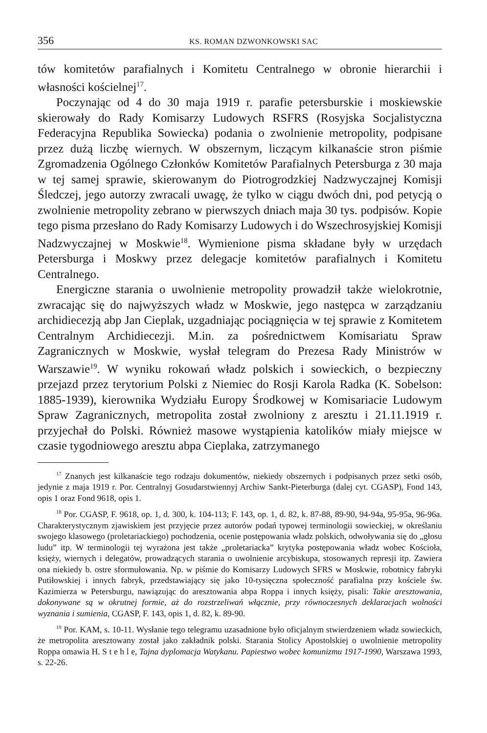356 KS. ROMAN DZWONKOWSKI SAC
tów komitetów parafialnych i Komitetu Centralnego w obronie hierarchii i własności kościelnej<sup>17</sup>.
Poczynając od 4 do 30 maja 1919 r. parafie petersburskie i moskiewskie skierowały do Rady Komisarzy Ludowych RSFRS (Rosyjska Socjalistyczna Federacyjna Republika Sowiecka) podania o zwolnienie metropolity, podpisane przez dużą liczbę wiernych. W obszernym, liczącym kilkanaście stron piśmie Zgromadzenia Ogólnego Członków Komitetów Parafialnych Petersburga z 30 maja w tej samej sprawie, skierowanym do Piotrogrodzkiej Nadzwyczajnej Komisji Śledczej, jego autorzy zwracali uwagę, że tylko w ciągu dwóch dni, pod petycją o zwolnienie metropolity zebrano w pierwszych dniach maja 30 tys. podpisów. Kopie tego pisma przesłano do Rady Komisarzy Ludowych i do Wszechrosyjskiej Komisji Nadzwyczajnej w Moskwie<sup>18</sup>. Wymienione pisma składane były w urzędach Petersburga i Moskwy przez delegacje komitetów parafialnych i Komitetu Centralnego.
Energiczne starania o uwolnienie metropolity prowadził także wielokrotnie, zwracając się do najwyższych władz w Moskwie, jego następca w zarządzaniu archidiecezją abp Jan Cieplak, uzgadniając pociągnięcia w tej sprawie z Komitetem Centralnym Archidiecezji. M.in. za pośrednictwem Komisariatu Spraw Zagranicznych w Moskwie, wysłał telegram do Prezesa Rady Ministrów w Warszawie<sup>19</sup>. W wyniku rokowań władz polskich i sowieckich, o bezpieczny przejazd przez terytorium Polski z Niemiec do Rosji Karola Radka (K. Sobelson: 1885-1939), kierownika Wydziału Europy Środkowej w Komisariacie Ludowym Spraw Zagranicznych, metropolita został zwolniony z aresztu i 21.11.1919 r. przyjechał do Polski. Również masowe wystąpienia katolików miały miejsce w czasie tygodniowego aresztu abpa Cieplaka, zatrzymanego
<sup>17</sup> Znanych jest kilkanaście tego rodzaju dokumentów, niekiedy obszernych i podpisanych przez setki osób, jedynie z maja 1919 r. Por. Centralnyj Gosudarstwiennyj Archiw Sankt-Pieterburga (dalej cyt. CGASP), Fond 143, opis 1 oraz Fond 9618, opis 1.
<sup>18</sup> Por. CGASP, F. 9618, op. 1, d. 300, k. 104-113; F. 143, op. 1, d. 82, k. 87-88, 89-90, 94-94a, 95-95a, 96-96a. Charakterystycznym zjawiskiem jest przyjęcie przez autorów podań typowej terminologii sowieckiej, w określaniu swojego klasowego (proletariackiego) pochodzenia, ocenie postępowania władz polskich, odwoływania się do „głosu ludu” itp. W terminologii tej wyrażona jest także „proletariacka” krytyka postępowania władz wobec Kościoła, księży, wiernych i delegatów, prowadzących starania o uwolnienie arcybiskupa, stosowanych represji itp. Zawiera ona niekiedy b. ostre sformułowania. Np. w piśmie do Komisarzy Ludowych SFRS w Moskwie, robotnicy fabryki Putiłowskiej i innych fabryk, przedstawiający się jako 10-tysięczna społeczność parafialna przy kościele św. Kazimierza w Petersburgu, nawiązując do aresztowania abpa Roppa i innych księży, pisali: Takie aresztowania, dokonywane są w okrutnej formie, aż do rozstrzeliwań włącznie, przy równoczesnych deklaracjach wolności wyznania i sumienia, CGASP, F. 143, opis 1, d. 82, k. 89-90.
<sup>19</sup> Por. KAM, s. 10-11. Wysłanie tego telegramu uzasadnione było oficjalnym stwierdzeniem władz sowieckich, że metropolita aresztowany został jako zakładnik polski. Starania Stolicy Apostolskiej o uwolnienie metropolity Roppa omawia H. S t e h l e, Tajna dyplomacja Watykanu. Papiestwo wobec komunizmu 1917-1990, Warszawa 1993, s. 22-26.